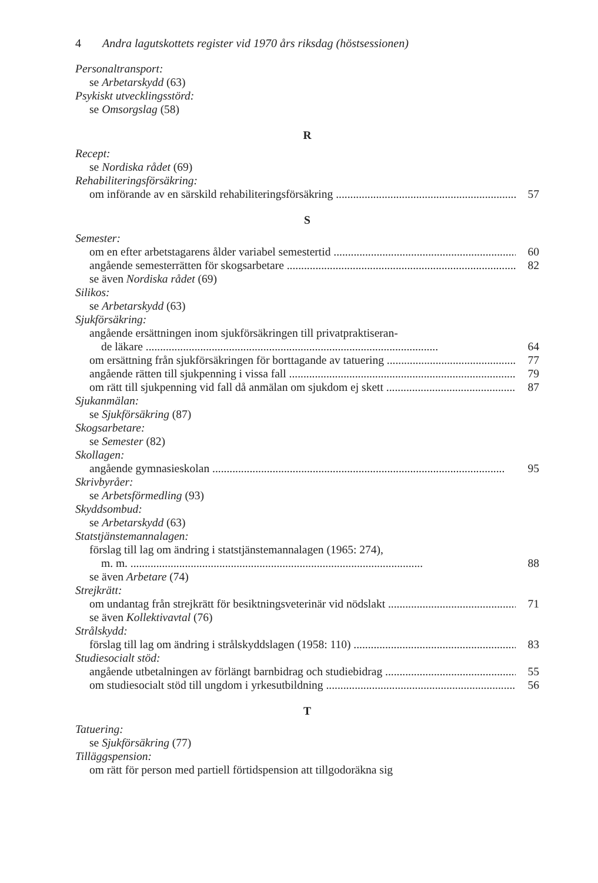4 Andra lagutskottets register vid 1970 års riksdag (höstsessionen)
Personaltransport:
se Arbetarskydd (63)
Psykiskt utvecklingsstörd:
se Omsorgslag (58)
R
Recept:
se Nordiska rådet (69)
Rehabiliteringsförsäkring:
om införande av en särskild rehabiliteringsförsäkring 57
S
Semester:
om en efter arbetstagarens ålder variabel semestertid 60
angående semesterrätten för skogsarbetare 82
se även Nordiska rådet (69)
Silikos:
se Arbetarskydd (63)
Sjukförsäkring:
angående ersättningen inom sjukförsäkringen till privatpraktiseran-
de läkare 64
om ersättning från sjukförsäkringen för borttagande av tatuering 77
angående rätten till sjukpenning i vissa fall 79
om rätt till sjukpenning vid fall då anmälan om sjukdom ej skett 87
Sjukanmälan:
se Sjukförsäkring (87)
Skogsarbetare:
se Semester (82)
Skollagen:
angående gymnasieskolan 95
Skrivbyråer:
se Arbetsförmedling (93)
Skyddsombud:
se Arbetarskydd (63)
Statstjänstemannalagen:
förslag till lag om ändring i statstjänstemannalagen (1965: 274),
m. m. 88
se även Arbetare (74)
Strejkrätt:
om undantag från strejkrätt för besiktningsveterinär vid nödslakt 71
se även Kollektivavtal (76)
Strålskydd:
förslag till lag om ändring i strålskyddslagen (1958: 110) 83
Studiesocialt stöd:
angående utbetalningen av förlängt barnbidrag och studiebidrag 55
om studiesocialt stöd till ungdom i yrkesutbildning 56
T
Tatuering:
se Sjukförsäkring (77)
Tilläggspension:
om rätt för person med partiell förtidspension att tillgodoräkna sig